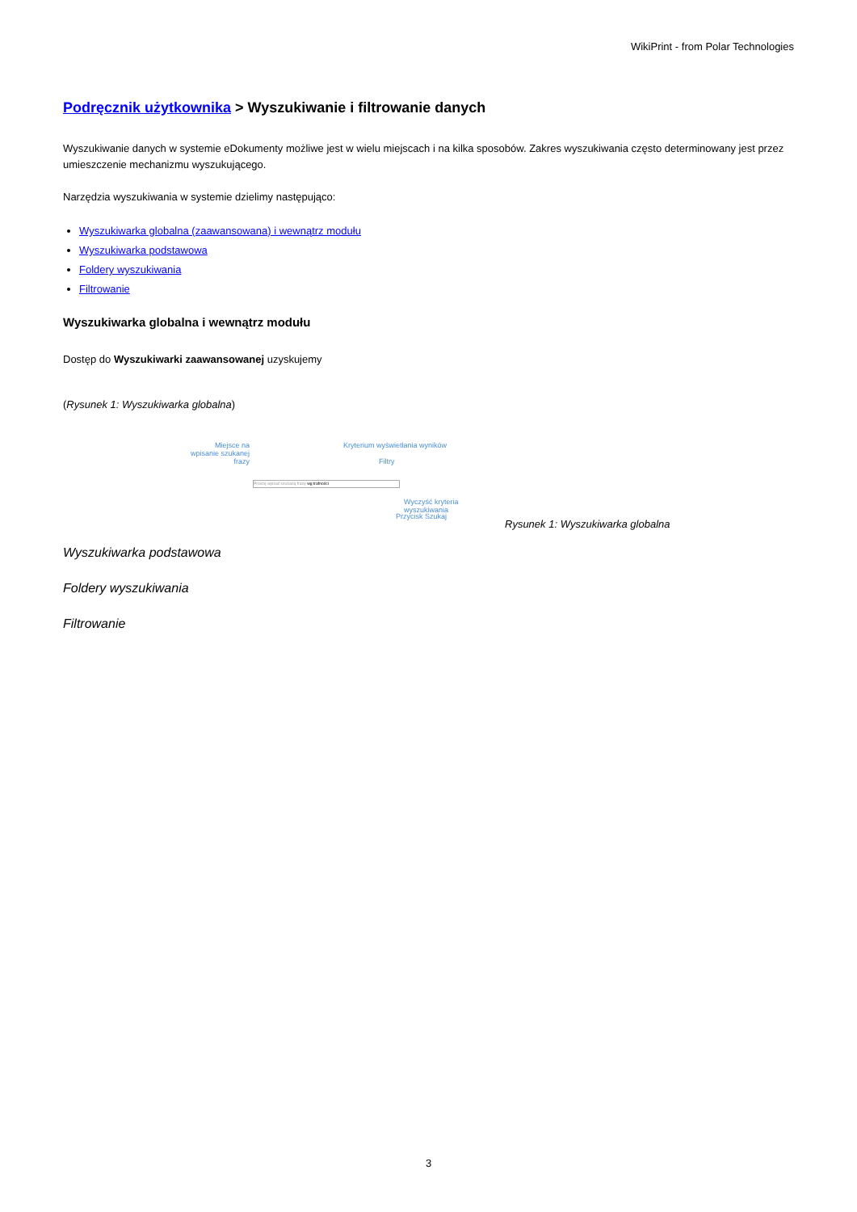WikiPrint - from Polar Technologies
Podręcznik użytkownika > Wyszukiwanie i filtrowanie danych
Wyszukiwanie danych w systemie eDokumenty możliwe jest w wielu miejscach i na kilka sposobów. Zakres wyszukiwania często determinowany jest przez umieszczenie mechanizmu wyszukującego.
Narzędzia wyszukiwania w systemie dzielimy następująco:
Wyszukiwarka globalna (zaawansowana) i wewnątrz modułu
Wyszukiwarka podstawowa
Foldery wyszukiwania
Filtrowanie
Wyszukiwarka globalna i wewnątrz modułu
Dostęp do Wyszukiwarki zaawansowanej uzyskujemy
(Rysunek 1: Wyszukiwarka globalna)
Miejsce na wpisanie szukanej frazy
Kryterium wyświetlania wyników
Filtry
Proszę wpisać szukaną frazę wg trafności
Wyczyść kryteria wyszukiwania
Przycisk Szukaj
Rysunek 1: Wyszukiwarka globalna
Wyszukiwarka podstawowa
Foldery wyszukiwania
Filtrowanie
3